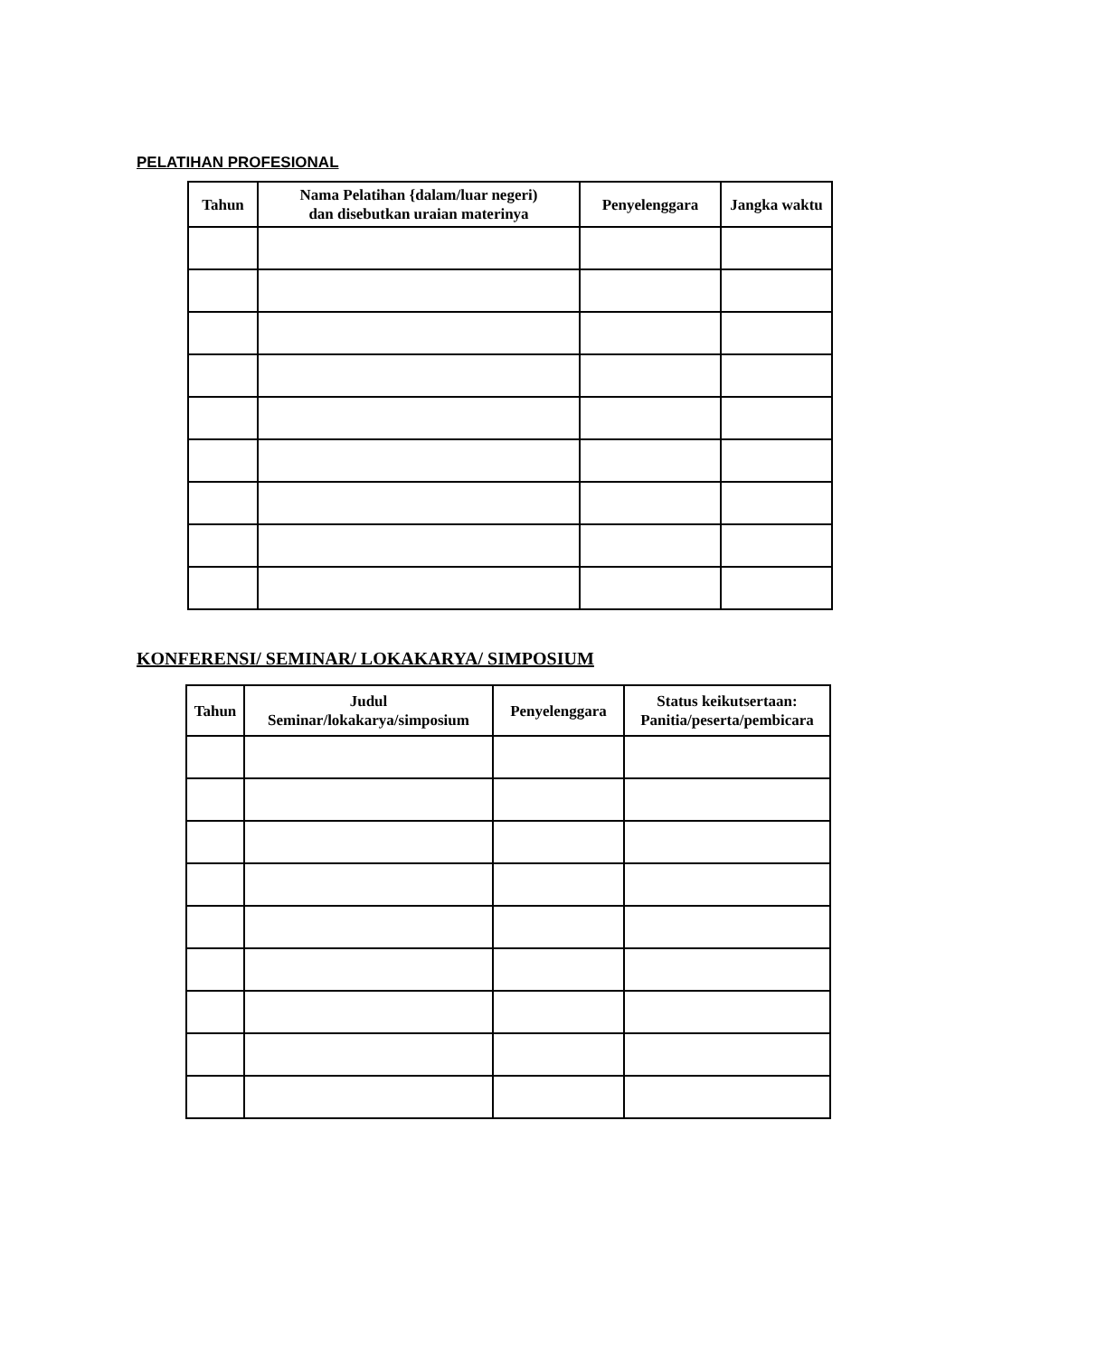PELATIHAN PROFESIONAL
| Tahun | Nama Pelatihan {dalam/luar negeri) dan disebutkan uraian materinya | Penyelenggara | Jangka waktu |
| --- | --- | --- | --- |
KONFERENSI/ SEMINAR/ LOKAKARYA/ SIMPOSIUM
| Tahun | Judul Seminar/lokakarya/simposium | Penyelenggara | Status keikutsertaan: Panitia/peserta/pembicara |
| --- | --- | --- | --- |